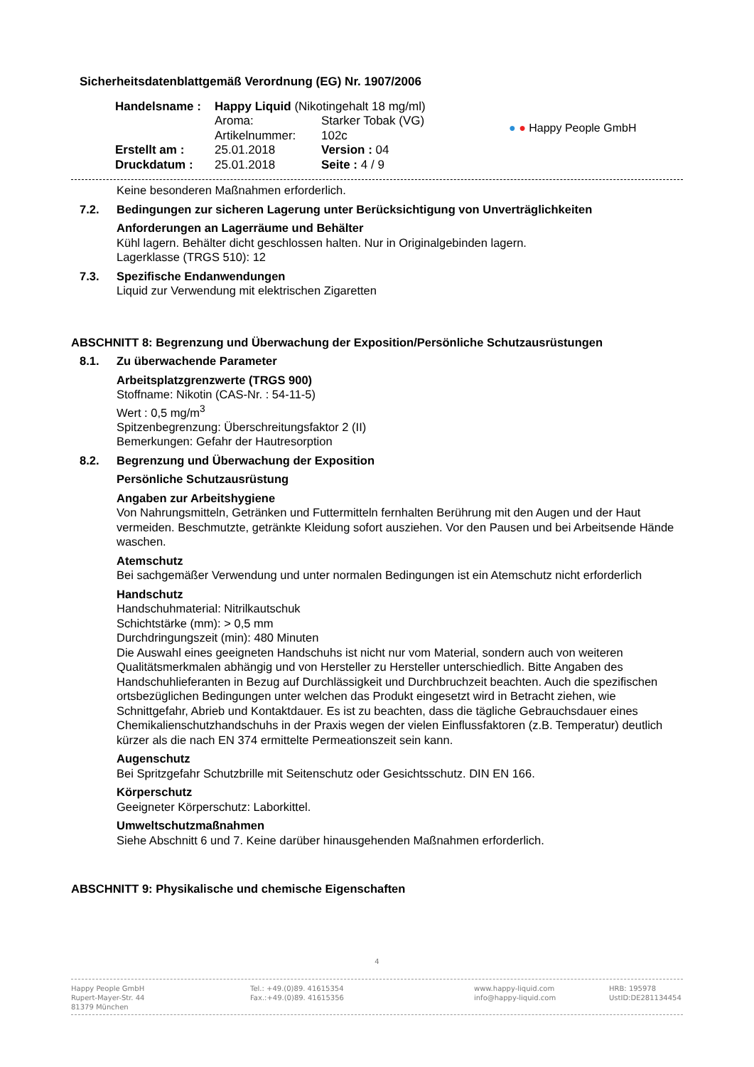Sicherheitsdatenblattgemäß Verordnung (EG) Nr. 1907/2006
| Handelsname : | Happy Liquid (Nikotingehalt 18 mg/ml) | |
| | Aroma: | Starker Tobak (VG) |
| | Artikelnummer: | 102c |
| Erstellt am : | 25.01.2018 | Version : 04 |
| Druckdatum : | 25.01.2018 | Seite : 4 / 9 |
● ● Happy People GmbH
Keine besonderen Maßnahmen erforderlich.
7.2. Bedingungen zur sicheren Lagerung unter Berücksichtigung von Unverträglichkeiten
Anforderungen an Lagerräume und Behälter
Kühl lagern. Behälter dicht geschlossen halten. Nur in Originalgebinden lagern.
Lagerklasse (TRGS 510): 12
7.3. Spezifische Endanwendungen
Liquid zur Verwendung mit elektrischen Zigaretten
ABSCHNITT 8: Begrenzung und Überwachung der Exposition/Persönliche Schutzausrüstungen
8.1. Zu überwachende Parameter
Arbeitsplatzgrenzwerte (TRGS 900)
Stoffname: Nikotin (CAS-Nr. : 54-11-5)
Wert : 0,5 mg/m<sup>3</sup>
Spitzenbegrenzung: Überschreitungsfaktor 2 (II)
Bemerkungen: Gefahr der Hautresorption
8.2. Begrenzung und Überwachung der Exposition
Persönliche Schutzausrüstung
Angaben zur Arbeitshygiene
Von Nahrungsmitteln, Getränken und Futtermitteln fernhalten Berührung mit den Augen und der Haut vermeiden. Beschmutzte, getränkte Kleidung sofort ausziehen. Vor den Pausen und bei Arbeitsende Hände waschen.
Atemschutz
Bei sachgemäßer Verwendung und unter normalen Bedingungen ist ein Atemschutz nicht erforderlich
Handschutz
Handschuhmaterial: Nitrilkautschuk
Schichtstärke (mm): > 0,5 mm
Durchdringungszeit (min): 480 Minuten
Die Auswahl eines geeigneten Handschuhs ist nicht nur vom Material, sondern auch von weiteren Qualitätsmerkmalen abhängig und von Hersteller zu Hersteller unterschiedlich. Bitte Angaben des Handschuhlieferanten in Bezug auf Durchlässigkeit und Durchbruchzeit beachten. Auch die spezifischen ortsbezüglichen Bedingungen unter welchen das Produkt eingesetzt wird in Betracht ziehen, wie Schnittgefahr, Abrieb und Kontaktdauer. Es ist zu beachten, dass die tägliche Gebrauchsdauer eines Chemikalienschutzhandschuhs in der Praxis wegen der vielen Einflussfaktoren (z.B. Temperatur) deutlich kürzer als die nach EN 374 ermittelte Permeationszeit sein kann.
Augenschutz
Bei Spritzgefahr Schutzbrille mit Seitenschutz oder Gesichtsschutz. DIN EN 166.
Körperschutz
Geeigneter Körperschutz: Laborkittel.
Umweltschutzmaßnahmen
Siehe Abschnitt 6 und 7. Keine darüber hinausgehenden Maßnahmen erforderlich.
ABSCHNITT 9: Physikalische und chemische Eigenschaften
4
Happy People GmbH
Rupert-Mayer-Str. 44
81379 München
Tel.: +49.(0)89. 41615354
Fax.:+49.(0)89. 41615356
www.happy-liquid.com
info@happy-liquid.com
HRB: 195978
UstID:DE281134454